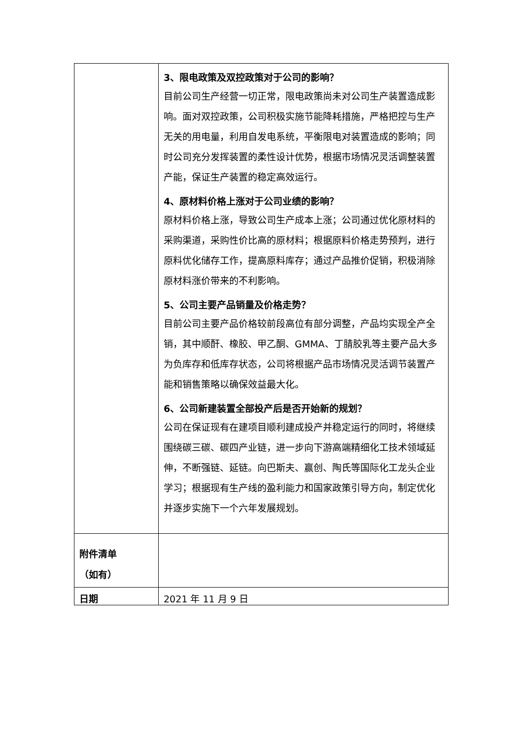| | 3、限电政策及双控政策对于公司的影响？ 目前公司生产经营一切正常，限电政策尚未对公司生产装置造成影响。面对双控政策，公司积极实施节能降耗措施，严格把控与生产无关的用电量，利用自发电系统，平衡限电对装置造成的影响；同时公司充分发挥装置的柔性设计优势，根据市场情况灵活调整装置产能，保证生产装置的稳定高效运行。 4、原材料价格上涨对于公司业绩的影响？ 原材料价格上涨，导致公司生产成本上涨；公司通过优化原材料的采购渠道，采购性价比高的原材料；根据原料价格走势预判，进行原料优化储存工作，提高原料库存；通过产品推价促销，积极消除原材料涨价带来的不利影响。 5、公司主要产品销量及价格走势？ 目前公司主要产品价格较前段高位有部分调整，产品均实现全产全销，其中顺酐、橡胶、甲乙酮、GMMA、丁腈胶乳等主要产品大多为负库存和低库存状态，公司将根据产品市场情况灵活调节装置产能和销售策略以确保效益最大化。 6、公司新建装置全部投产后是否开始新的规划？ 公司在保证现有在建项目顺利建成投产并稳定运行的同时，将继续围绕碳三碳、碳四产业链，进一步向下游高端精细化工技术领域延伸，不断强链、延链。向巴斯夫、赢创、陶氏等国际化工龙头企业学习；根据现有生产线的盈利能力和国家政策引导方向，制定优化并逐步实施下一个六年发展规划。 |
| 附件清单 （如有） | |
| 日期 | 2021 年 11 月 9 日 |